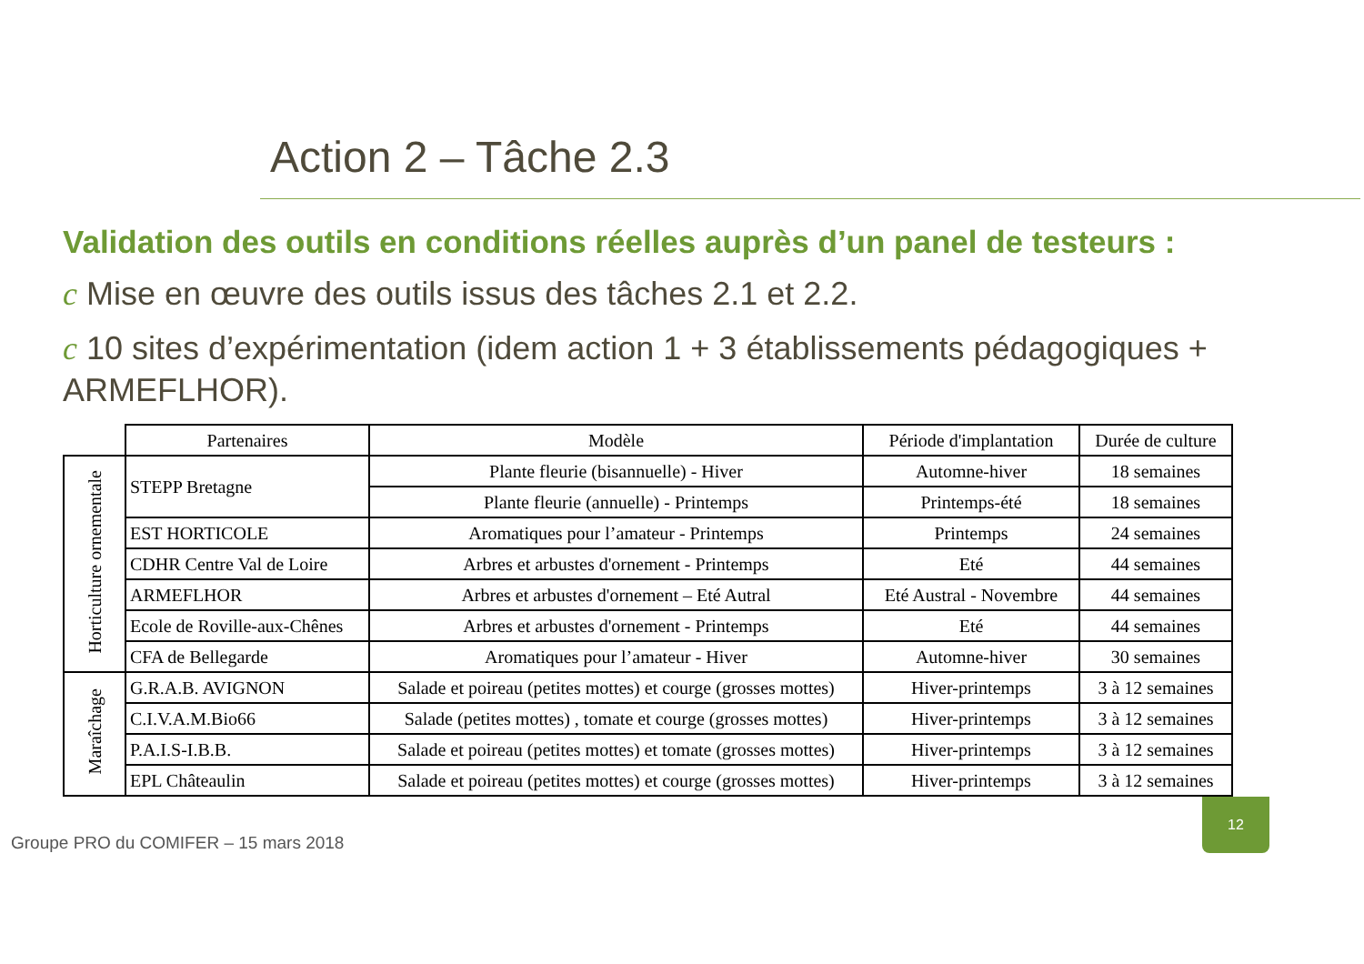Action 2 – Tâche 2.3
Validation des outils en conditions réelles auprès d’un panel de testeurs :
c Mise en œuvre des outils issus des tâches 2.1 et 2.2.
c 10 sites d’expérimentation (idem action 1 + 3 établissements pédagogiques + ARMEFLHOR).
| | Partenaires | Modèle | Période d'implantation | Durée de culture |
| --- | --- | --- | --- | --- |
| Horticulture ornementale | STEPP Bretagne | Plante fleurie (bisannuelle) - Hiver | Automne-hiver | 18 semaines |
| | | Plante fleurie (annuelle) - Printemps | Printemps-été | 18 semaines |
| | EST HORTICOLE | Aromatiques pour l’amateur - Printemps | Printemps | 24 semaines |
| | CDHR Centre Val de Loire | Arbres et arbustes d'ornement - Printemps | Eté | 44 semaines |
| | ARMEFLHOR | Arbres et arbustes d'ornement – Eté Autral | Eté Austral - Novembre | 44 semaines |
| | Ecole de Roville-aux-Chênes | Arbres et arbustes d'ornement - Printemps | Eté | 44 semaines |
| | CFA de Bellegarde | Aromatiques pour l’amateur - Hiver | Automne-hiver | 30 semaines |
| Maraîchage | G.R.A.B. AVIGNON | Salade et poireau (petites mottes) et courge (grosses mottes) | Hiver-printemps | 3 à 12 semaines |
| | C.I.V.A.M.Bio66 | Salade (petites mottes) , tomate et courge (grosses mottes) | Hiver-printemps | 3 à 12 semaines |
| | P.A.I.S-I.B.B. | Salade et poireau (petites mottes) et tomate (grosses mottes) | Hiver-printemps | 3 à 12 semaines |
| | EPL Châteaulin | Salade et poireau (petites mottes) et courge (grosses mottes) | Hiver-printemps | 3 à 12 semaines |
Groupe PRO du COMIFER – 15 mars 2018
12